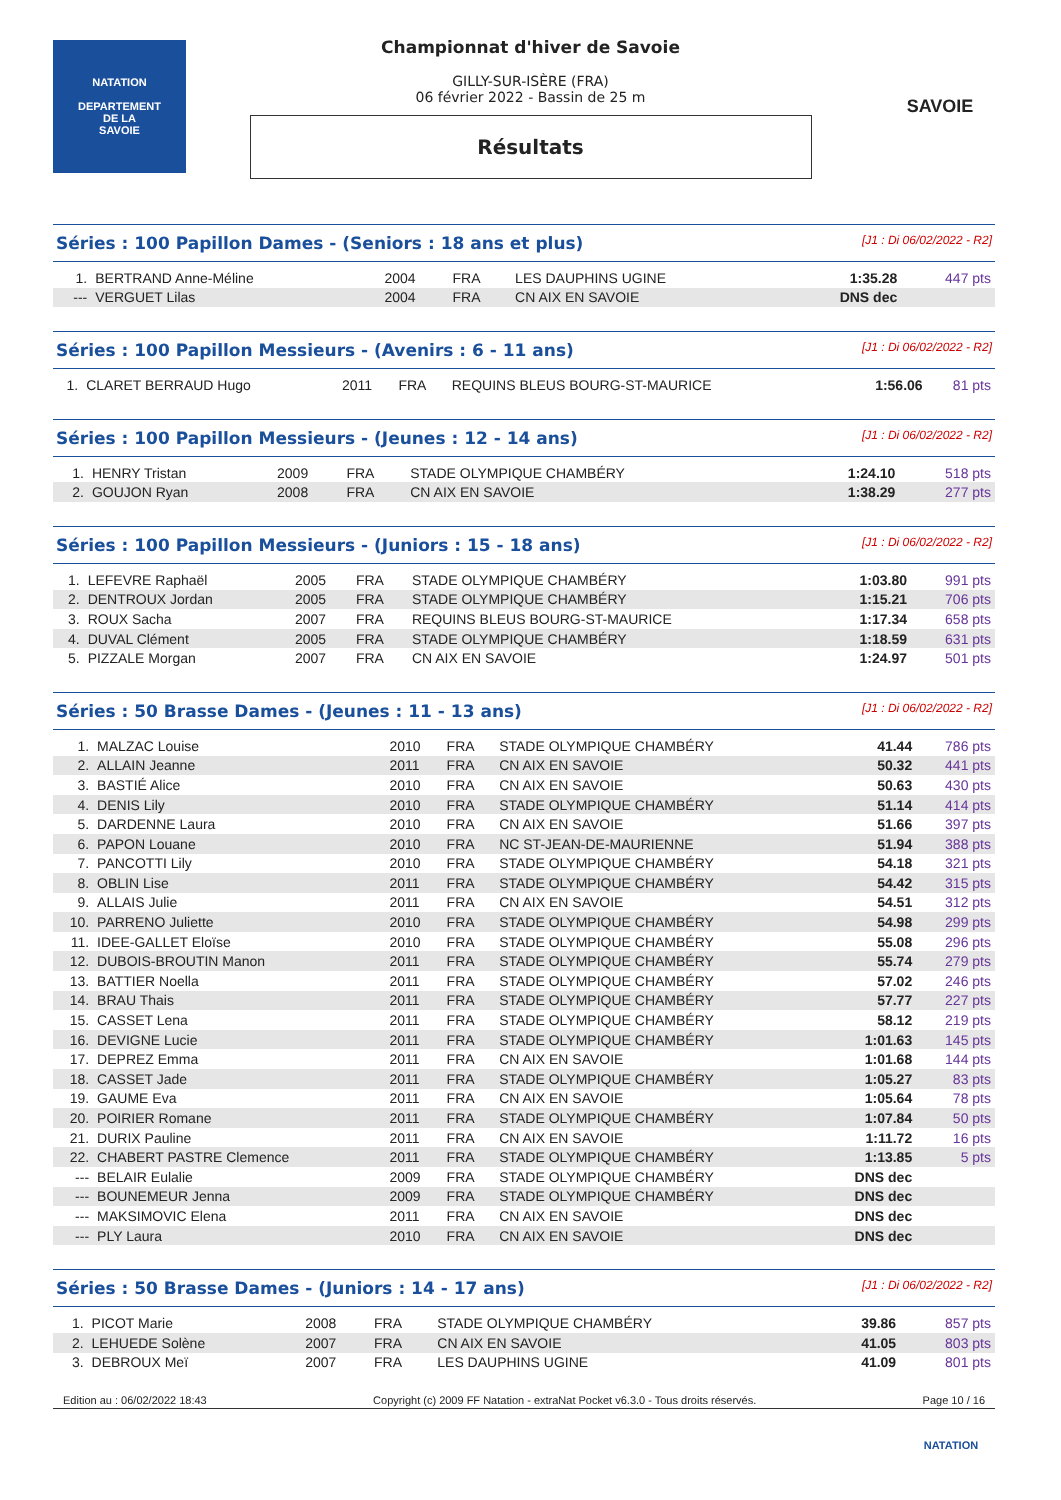NATATION
DEPARTEMENT
DE LA
SAVOIE
Championnat d'hiver de Savoie
GILLY-SUR-ISÈRE (FRA)
06 février 2022 - Bassin de 25 m
Résultats
SAVOIE
Séries : 100 Papillon Dames - (Seniors : 18 ans et plus) [J1 : Di 06/02/2022 - R2]
| 1. | BERTRAND Anne-Méline | 2004 | FRA | LES DAUPHINS UGINE | 1:35.28 | 447 pts |
| --- | VERGUET Lilas | 2004 | FRA | CN AIX EN SAVOIE | DNS dec | |
Séries : 100 Papillon Messieurs - (Avenirs : 6 - 11 ans) [J1 : Di 06/02/2022 - R2]
| 1. | CLARET BERRAUD Hugo | 2011 | FRA | REQUINS BLEUS BOURG-ST-MAURICE | 1:56.06 | 81 pts |
Séries : 100 Papillon Messieurs - (Jeunes : 12 - 14 ans) [J1 : Di 06/02/2022 - R2]
| 1. | HENRY Tristan | 2009 | FRA | STADE OLYMPIQUE CHAMBÉRY | 1:24.10 | 518 pts |
| 2. | GOUJON Ryan | 2008 | FRA | CN AIX EN SAVOIE | 1:38.29 | 277 pts |
Séries : 100 Papillon Messieurs - (Juniors : 15 - 18 ans) [J1 : Di 06/02/2022 - R2]
| 1. | LEFEVRE Raphaël | 2005 | FRA | STADE OLYMPIQUE CHAMBÉRY | 1:03.80 | 991 pts |
| 2. | DENTROUX Jordan | 2005 | FRA | STADE OLYMPIQUE CHAMBÉRY | 1:15.21 | 706 pts |
| 3. | ROUX Sacha | 2007 | FRA | REQUINS BLEUS BOURG-ST-MAURICE | 1:17.34 | 658 pts |
| 4. | DUVAL Clément | 2005 | FRA | STADE OLYMPIQUE CHAMBÉRY | 1:18.59 | 631 pts |
| 5. | PIZZALE Morgan | 2007 | FRA | CN AIX EN SAVOIE | 1:24.97 | 501 pts |
Séries : 50 Brasse Dames - (Jeunes : 11 - 13 ans) [J1 : Di 06/02/2022 - R2]
| 1. | MALZAC Louise | 2010 | FRA | STADE OLYMPIQUE CHAMBÉRY | 41.44 | 786 pts |
| 2. | ALLAIN Jeanne | 2011 | FRA | CN AIX EN SAVOIE | 50.32 | 441 pts |
| 3. | BASTIÉ Alice | 2010 | FRA | CN AIX EN SAVOIE | 50.63 | 430 pts |
| 4. | DENIS Lily | 2010 | FRA | STADE OLYMPIQUE CHAMBÉRY | 51.14 | 414 pts |
| 5. | DARDENNE Laura | 2010 | FRA | CN AIX EN SAVOIE | 51.66 | 397 pts |
| 6. | PAPON Louane | 2010 | FRA | NC ST-JEAN-DE-MAURIENNE | 51.94 | 388 pts |
| 7. | PANCOTTI Lily | 2010 | FRA | STADE OLYMPIQUE CHAMBÉRY | 54.18 | 321 pts |
| 8. | OBLIN Lise | 2011 | FRA | STADE OLYMPIQUE CHAMBÉRY | 54.42 | 315 pts |
| 9. | ALLAIS Julie | 2011 | FRA | CN AIX EN SAVOIE | 54.51 | 312 pts |
| 10. | PARRENO Juliette | 2010 | FRA | STADE OLYMPIQUE CHAMBÉRY | 54.98 | 299 pts |
| 11. | IDEE-GALLET Eloïse | 2010 | FRA | STADE OLYMPIQUE CHAMBÉRY | 55.08 | 296 pts |
| 12. | DUBOIS-BROUTIN Manon | 2011 | FRA | STADE OLYMPIQUE CHAMBÉRY | 55.74 | 279 pts |
| 13. | BATTIER Noella | 2011 | FRA | STADE OLYMPIQUE CHAMBÉRY | 57.02 | 246 pts |
| 14. | BRAU Thais | 2011 | FRA | STADE OLYMPIQUE CHAMBÉRY | 57.77 | 227 pts |
| 15. | CASSET Lena | 2011 | FRA | STADE OLYMPIQUE CHAMBÉRY | 58.12 | 219 pts |
| 16. | DEVIGNE Lucie | 2011 | FRA | STADE OLYMPIQUE CHAMBÉRY | 1:01.63 | 145 pts |
| 17. | DEPREZ Emma | 2011 | FRA | CN AIX EN SAVOIE | 1:01.68 | 144 pts |
| 18. | CASSET Jade | 2011 | FRA | STADE OLYMPIQUE CHAMBÉRY | 1:05.27 | 83 pts |
| 19. | GAUME Eva | 2011 | FRA | CN AIX EN SAVOIE | 1:05.64 | 78 pts |
| 20. | POIRIER Romane | 2011 | FRA | STADE OLYMPIQUE CHAMBÉRY | 1:07.84 | 50 pts |
| 21. | DURIX Pauline | 2011 | FRA | CN AIX EN SAVOIE | 1:11.72 | 16 pts |
| 22. | CHABERT PASTRE Clemence | 2011 | FRA | STADE OLYMPIQUE CHAMBÉRY | 1:13.85 | 5 pts |
| --- | BELAIR Eulalie | 2009 | FRA | STADE OLYMPIQUE CHAMBÉRY | DNS dec | |
| --- | BOUNEMEUR Jenna | 2009 | FRA | STADE OLYMPIQUE CHAMBÉRY | DNS dec | |
| --- | MAKSIMOVIC Elena | 2011 | FRA | CN AIX EN SAVOIE | DNS dec | |
| --- | PLY Laura | 2010 | FRA | CN AIX EN SAVOIE | DNS dec | |
Séries : 50 Brasse Dames - (Juniors : 14 - 17 ans) [J1 : Di 06/02/2022 - R2]
| 1. | PICOT Marie | 2008 | FRA | STADE OLYMPIQUE CHAMBÉRY | 39.86 | 857 pts |
| 2. | LEHUEDE Solène | 2007 | FRA | CN AIX EN SAVOIE | 41.05 | 803 pts |
| 3. | DEBROUX Meï | 2007 | FRA | LES DAUPHINS UGINE | 41.09 | 801 pts |
Edition au : 06/02/2022 18:43 Copyright (c) 2009 FF Natation - extraNat Pocket v6.3.0 - Tous droits réservés. Page 10 / 16
NATATION